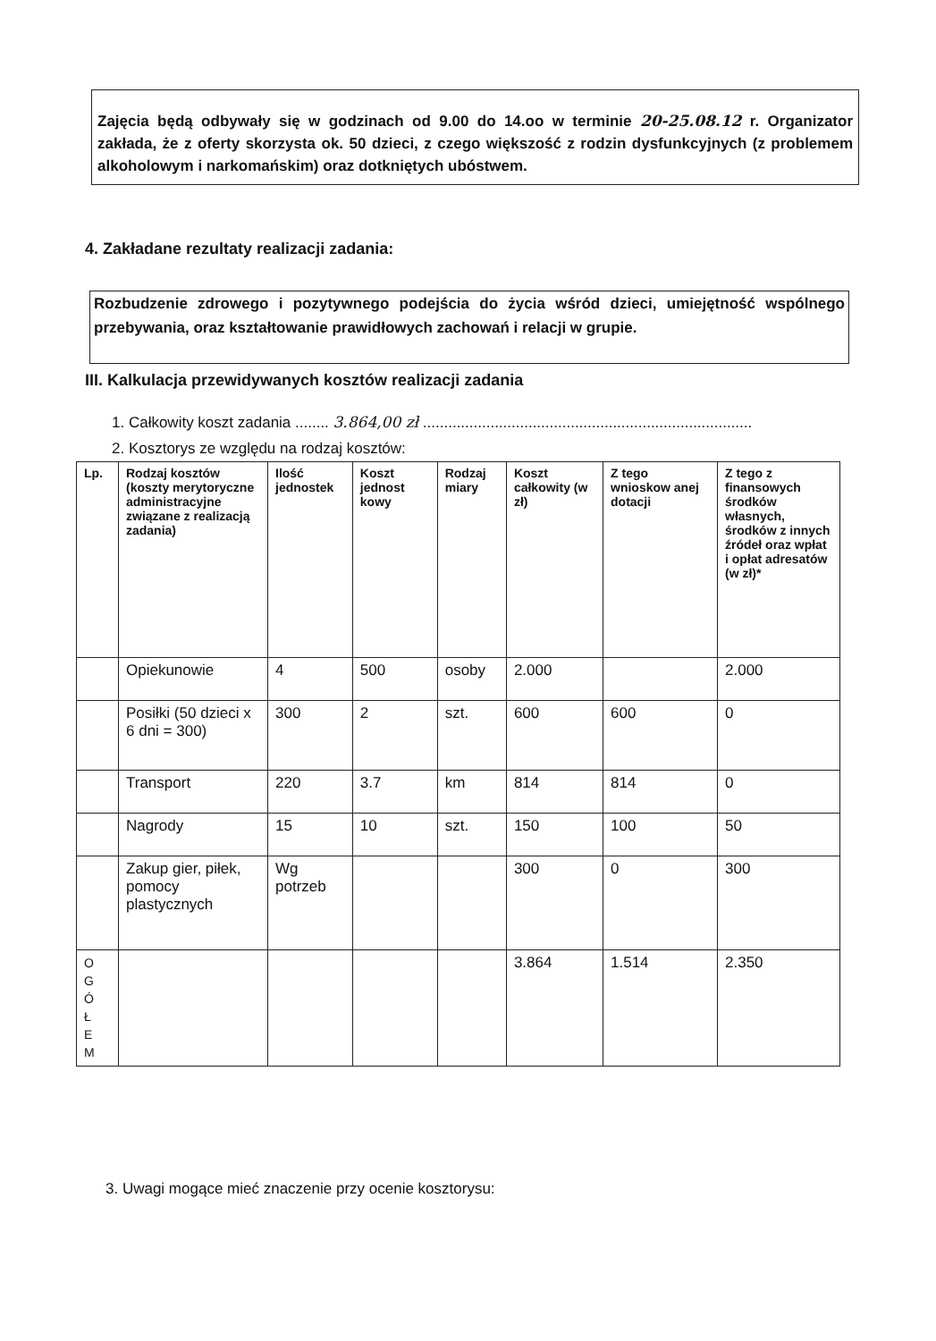Zajęcia będą odbywały się w godzinach od 9.00 do 14.oo w terminie 20-25.08.12 r. Organizator zakłada, że z oferty skorzysta ok. 50 dzieci, z czego większość z rodzin dysfunkcyjnych (z problemem alkoholowym i narkomańskim) oraz dotkniętych ubóstwem.
4. Zakładane rezultaty realizacji zadania:
Rozbudzenie zdrowego i pozytywnego podejścia do życia wśród dzieci, umiejętność wspólnego przebywania, oraz kształtowanie prawidłowych zachowań i relacji w grupie.
III. Kalkulacja przewidywanych kosztów realizacji zadania
1. Całkowity koszt zadania ........ 3.864,00 zł ..............................................................................
2. Kosztorys ze względu na rodzaj kosztów:
| Lp. | Rodzaj kosztów (koszty merytoryczne administracyjne związane z realizacją zadania) | Ilość jednostek | Koszt jednost kowy | Rodzaj miary | Koszt całkowity (w zł) | Z tego wnioskow anej dotacji | Z tego z finansowych środków własnych, środków z innych źródeł oraz wpłat i opłat adresatów (w zł)* |
| --- | --- | --- | --- | --- | --- | --- | --- |
| | Opiekunowie | 4 | 500 | osoby | 2.000 | | 2.000 |
| | Posiłki (50 dzieci x 6 dni = 300) | 300 | 2 | szt. | 600 | 600 | 0 |
| | Transport | 220 | 3.7 | km | 814 | 814 | 0 |
| | Nagrody | 15 | 10 | szt. | 150 | 100 | 50 |
| | Zakup gier, piłek, pomocy plastycznych | Wg potrzeb | | | 300 | 0 | 300 |
| O G Ó Ł E M | | | | | 3.864 | 1.514 | 2.350 |
3. Uwagi mogące mieć znaczenie przy ocenie kosztorysu: